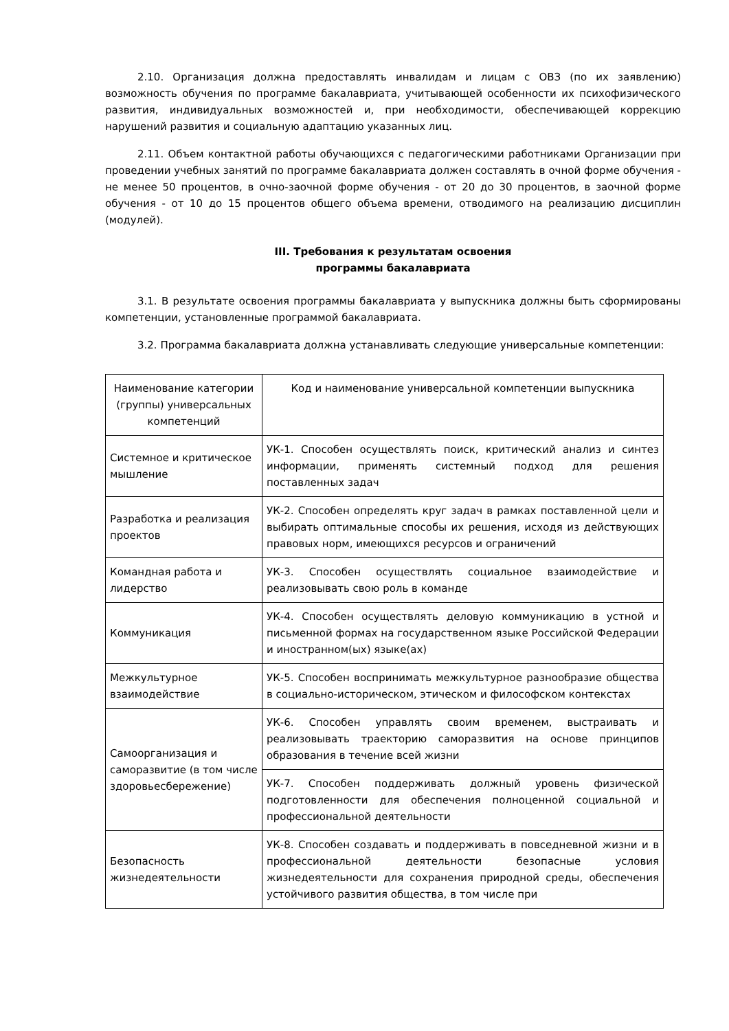2.10. Организация должна предоставлять инвалидам и лицам с ОВЗ (по их заявлению) возможность обучения по программе бакалавриата, учитывающей особенности их психофизического развития, индивидуальных возможностей и, при необходимости, обеспечивающей коррекцию нарушений развития и социальную адаптацию указанных лиц.
2.11. Объем контактной работы обучающихся с педагогическими работниками Организации при проведении учебных занятий по программе бакалавриата должен составлять в очной форме обучения - не менее 50 процентов, в очно-заочной форме обучения - от 20 до 30 процентов, в заочной форме обучения - от 10 до 15 процентов общего объема времени, отводимого на реализацию дисциплин (модулей).
III. Требования к результатам освоения
программы бакалавриата
3.1. В результате освоения программы бакалавриата у выпускника должны быть сформированы компетенции, установленные программой бакалавриата.
3.2. Программа бакалавриата должна устанавливать следующие универсальные компетенции:
| Наименование категории (группы) универсальных компетенций | Код и наименование универсальной компетенции выпускника |
| Системное и критическое мышление | УК-1. Способен осуществлять поиск, критический анализ и синтез информации, применять системный подход для решения поставленных задач |
| Разработка и реализация проектов | УК-2. Способен определять круг задач в рамках поставленной цели и выбирать оптимальные способы их решения, исходя из действующих правовых норм, имеющихся ресурсов и ограничений |
| Командная работа и лидерство | УК-3. Способен осуществлять социальное взаимодействие и реализовывать свою роль в команде |
| Коммуникация | УК-4. Способен осуществлять деловую коммуникацию в устной и письменной формах на государственном языке Российской Федерации и иностранном(ых) языке(ах) |
| Межкультурное взаимодействие | УК-5. Способен воспринимать межкультурное разнообразие общества в социально-историческом, этическом и философском контекстах |
| Самоорганизация и саморазвитие (в том числе здоровьесбережение) | УК-6. Способен управлять своим временем, выстраивать и реализовывать траекторию саморазвития на основе принципов образования в течение всей жизни |
| | УК-7. Способен поддерживать должный уровень физической подготовленности для обеспечения полноценной социальной и профессиональной деятельности |
| Безопасность жизнедеятельности | УК-8. Способен создавать и поддерживать в повседневной жизни и в профессиональной деятельности безопасные условия жизнедеятельности для сохранения природной среды, обеспечения устойчивого развития общества, в том числе при |